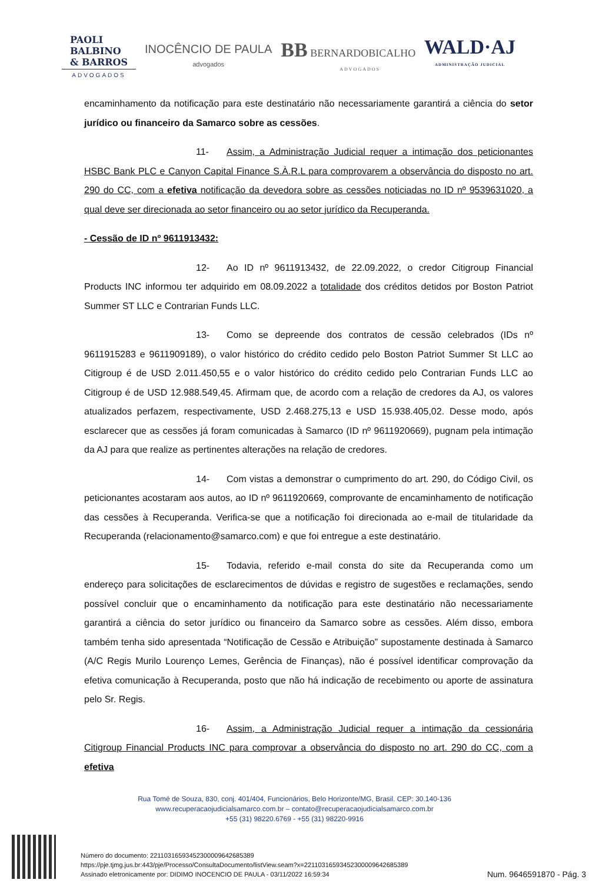PAOLI
BALBINO
& BARROS
ADVOGADOS
INOCÊNCIO DE PAULA
advogados
BB BERNARDOBICALHO
ADVOGADOS
WALD·AJ
ADMINISTRAÇÃO JUDICIAL
encaminhamento da notificação para este destinatário não necessariamente garantirá a ciência do setor jurídico ou financeiro da Samarco sobre as cessões.
11- Assim, a Administração Judicial requer a intimação dos peticionantes HSBC Bank PLC e Canyon Capital Finance S.À.R.L para comprovarem a observância do disposto no art. 290 do CC, com a efetiva notificação da devedora sobre as cessões noticiadas no ID nº 9539631020, a qual deve ser direcionada ao setor financeiro ou ao setor jurídico da Recuperanda.
- Cessão de ID nº 9611913432:
12- Ao ID nº 9611913432, de 22.09.2022, o credor Citigroup Financial Products INC informou ter adquirido em 08.09.2022 a totalidade dos créditos detidos por Boston Patriot Summer ST LLC e Contrarian Funds LLC.
13- Como se depreende dos contratos de cessão celebrados (IDs nº 9611915283 e 9611909189), o valor histórico do crédito cedido pelo Boston Patriot Summer St LLC ao Citigroup é de USD 2.011.450,55 e o valor histórico do crédito cedido pelo Contrarian Funds LLC ao Citigroup é de USD 12.988.549,45. Afirmam que, de acordo com a relação de credores da AJ, os valores atualizados perfazem, respectivamente, USD 2.468.275,13 e USD 15.938.405,02. Desse modo, após esclarecer que as cessões já foram comunicadas à Samarco (ID nº 9611920669), pugnam pela intimação da AJ para que realize as pertinentes alterações na relação de credores.
14- Com vistas a demonstrar o cumprimento do art. 290, do Código Civil, os peticionantes acostaram aos autos, ao ID nº 9611920669, comprovante de encaminhamento de notificação das cessões à Recuperanda. Verifica-se que a notificação foi direcionada ao e-mail de titularidade da Recuperanda (relacionamento@samarco.com) e que foi entregue a este destinatário.
15- Todavia, referido e-mail consta do site da Recuperanda como um endereço para solicitações de esclarecimentos de dúvidas e registro de sugestões e reclamações, sendo possível concluir que o encaminhamento da notificação para este destinatário não necessariamente garantirá a ciência do setor jurídico ou financeiro da Samarco sobre as cessões. Além disso, embora também tenha sido apresentada “Notificação de Cessão e Atribuição” supostamente destinada à Samarco (A/C Regis Murilo Lourenço Lemes, Gerência de Finanças), não é possível identificar comprovação da efetiva comunicação à Recuperanda, posto que não há indicação de recebimento ou aporte de assinatura pelo Sr. Regis.
16- Assim, a Administração Judicial requer a intimação da cessionária Citigroup Financial Products INC para comprovar a observância do disposto no art. 290 do CC, com a efetiva
Rua Tomé de Souza, 830, conj. 401/404, Funcionários, Belo Horizonte/MG, Brasil. CEP: 30.140-136
www.recuperacaojudicialsamarco.com.br – contato@recuperacaojudicialsamarco.com.br
+55 (31) 98220.6769 - +55 (31) 98220-9916
Número do documento: 22110316593452300009642685389
https://pje.tjmg.jus.br:443/pje/Processo/ConsultaDocumento/listView.seam?x=22110316593452300009642685389
Assinado eletronicamente por: DIDIMO INOCENCIO DE PAULA - 03/11/2022 16:59:34
Num. 9646591870 - Pág. 3